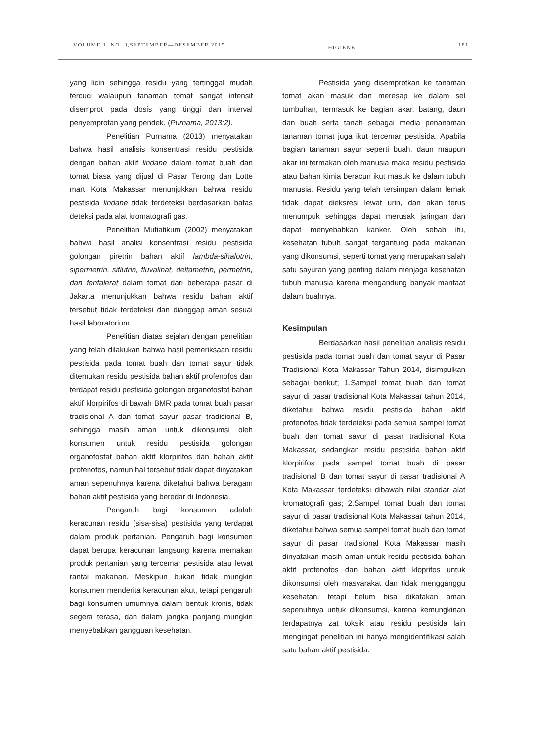VOLUME 1, NO. 3,SEPTEMBER—DESEMBER 2015 HIGIENE 181
yang licin sehingga residu yang tertinggal mudah tercuci walaupun tanaman tomat sangat intensif disemprot pada dosis yang tinggi dan interval penyemprotan yang pendek. (Purnama, 2013:2).
Penelitian Purnama (2013) menyatakan bahwa hasil analisis konsentrasi residu pestisida dengan bahan aktif lindane dalam tomat buah dan tomat biasa yang dijual di Pasar Terong dan Lotte mart Kota Makassar menunjukkan bahwa residu pestisida lindane tidak terdeteksi berdasarkan batas deteksi pada alat kromatografi gas.
Penelitian Mutiatikum (2002) menyatakan bahwa hasil analisi konsentrasi residu pestisida golongan piretrin bahan aktif lambda-sihalotrin, sipermetrin, siflutrin, fluvalinat, deltametrin, permetrin, dan fenfalerat dalam tomat dari beberapa pasar di Jakarta menunjukkan bahwa residu bahan aktif tersebut tidak terdeteksi dan dianggap aman sesuai hasil laboratorium.
Penelitian diatas sejalan dengan penelitian yang telah dilakukan bahwa hasil pemeriksaan residu pestisida pada tomat buah dan tomat sayur tidak ditemukan residu pestisida bahan aktif profenofos dan terdapat residu pestisida golongan organofosfat bahan aktif klorpirifos di bawah BMR pada tomat buah pasar tradisional A dan tomat sayur pasar tradisional B, sehingga masih aman untuk dikonsumsi oleh konsumen untuk residu pestisida golongan organofosfat bahan aktif klorpirifos dan bahan aktif profenofos, namun hal tersebut tidak dapat dinyatakan aman sepenuhnya karena diketahui bahwa beragam bahan aktif pestisida yang beredar di Indonesia.
Pengaruh bagi konsumen adalah keracunan residu (sisa-sisa) pestisida yang terdapat dalam produk pertanian. Pengaruh bagi konsumen dapat berupa keracunan langsung karena memakan produk pertanian yang tercemar pestisida atau lewat rantai makanan. Meskipun bukan tidak mungkin konsumen menderita keracunan akut, tetapi pengaruh bagi konsumen umumnya dalam bentuk kronis, tidak segera terasa, dan dalam jangka panjang mungkin menyebabkan gangguan kesehatan.
Pestisida yang disemprotkan ke tanaman tomat akan masuk dan meresap ke dalam sel tumbuhan, termasuk ke bagian akar, batang, daun dan buah serta tanah sebagai media penanaman tanaman tomat juga ikut tercemar pestisida. Apabila bagian tanaman sayur seperti buah, daun maupun akar ini termakan oleh manusia maka residu pestisida atau bahan kimia beracun ikut masuk ke dalam tubuh manusia. Residu yang telah tersimpan dalam lemak tidak dapat dieksresi lewat urin, dan akan terus menumpuk sehingga dapat merusak jaringan dan dapat menyebabkan kanker. Oleh sebab itu, kesehatan tubuh sangat tergantung pada makanan yang dikonsumsi, seperti tomat yang merupakan salah satu sayuran yang penting dalam menjaga kesehatan tubuh manusia karena mengandung banyak manfaat dalam buahnya.
Kesimpulan
Berdasarkan hasil penelitian analisis residu pestisida pada tomat buah dan tomat sayur di Pasar Tradisional Kota Makassar Tahun 2014, disimpulkan sebagai berikut; 1.Sampel tomat buah dan tomat sayur di pasar tradisional Kota Makassar tahun 2014, diketahui bahwa residu pestisida bahan aktif profenofos tidak terdeteksi pada semua sampel tomat buah dan tomat sayur di pasar tradisional Kota Makassar, sedangkan residu pestisida bahan aktif klorpirifos pada sampel tomat buah di pasar tradisional B dan tomat sayur di pasar tradisional A Kota Makassar terdeteksi dibawah nilai standar alat kromatografi gas; 2.Sampel tomat buah dan tomat sayur di pasar tradisional Kota Makassar tahun 2014, diketahui bahwa semua sampel tomat buah dan tomat sayur di pasar tradisional Kota Makassar masih dinyatakan masih aman untuk residu pestisida bahan aktif profenofos dan bahan aktif kloprifos untuk dikonsumsi oleh masyarakat dan tidak mengganggu kesehatan. tetapi belum bisa dikatakan aman sepenuhnya untuk dikonsumsi, karena kemungkinan terdapatnya zat toksik atau residu pestisida lain mengingat penelitian ini hanya mengidentifikasi salah satu bahan aktif pestisida.